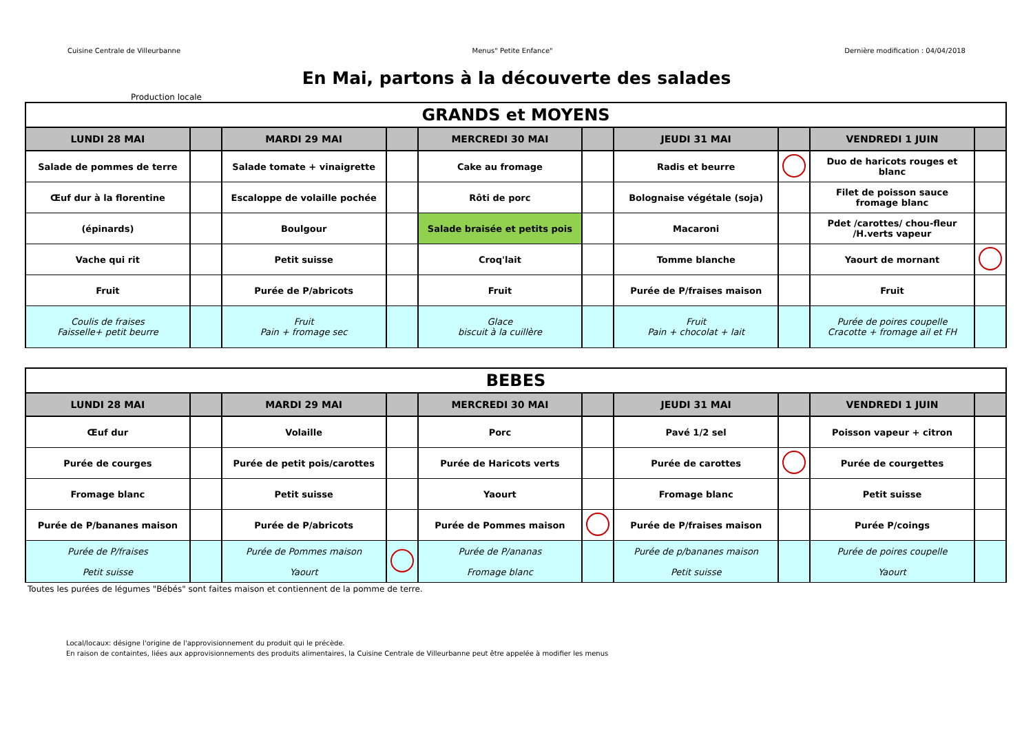Cuisine Centrale de Villeurbanne Menus" Petite Enfance" Dernière modification : 04/04/2018
En Mai, partons à la découverte des salades
Production locale
| GRANDS et MOYENS | | | | | | | | | |
| --- | --- | --- | --- | --- | --- | --- | --- | --- | --- |
| LUNDI 28 MAI | | MARDI 29 MAI | | MERCREDI 30 MAI | | JEUDI 31 MAI | | VENDREDI 1 JUIN | |
| Salade de pommes de terre | | Salade tomate + vinaigrette | | Cake au fromage | | Radis et beurre | | Duo de haricots rouges et blanc | |
| Œuf dur à la florentine | | Escaloppe de volaille pochée | | Rôti de porc | | Bolognaise végétale (soja) | | Filet de poisson sauce fromage blanc | |
| (épinards) | | Boulgour | | Salade braisée et petits pois | | Macaroni | | Pdet /carottes/ chou-fleur /H.verts vapeur | |
| Vache qui rit | | Petit suisse | | Croq'lait | | Tomme blanche | | Yaourt de mornant | |
| Fruit | | Purée de P/abricots | | Fruit | | Purée de P/fraises maison | | Fruit | |
| Coulis de fraises Faisselle+ petit beurre | | Fruit Pain + fromage sec | | Glace biscuit à la cuillère | | Fruit Pain + chocolat + lait | | Purée de poires coupelle Cracotte + fromage ail et FH | |
| BEBES | | | | | | | | | |
| --- | --- | --- | --- | --- | --- | --- | --- | --- | --- |
| LUNDI 28 MAI | | MARDI 29 MAI | | MERCREDI 30 MAI | | JEUDI 31 MAI | | VENDREDI 1 JUIN | |
| Œuf dur | | Volaille | | Porc | | Pavé 1/2 sel | | Poisson vapeur + citron | |
| Purée de courges | | Purée de petit pois/carottes | | Purée de Haricots verts | | Purée de carottes | | Purée de courgettes | |
| Fromage blanc | | Petit suisse | | Yaourt | | Fromage blanc | | Petit suisse | |
| Purée de P/bananes maison | | Purée de P/abricots | | Purée de Pommes maison | | Purée de P/fraises maison | | Purée P/coings | |
| Purée de P/fraises Petit suisse | | Purée de Pommes maison Yaourt | | Purée de P/ananas Fromage blanc | | Purée de p/bananes maison Petit suisse | | Purée de poires coupelle Yaourt | |
Toutes les purées de légumes "Bébés" sont faites maison et contiennent de la pomme de terre.
Local/locaux: désigne l'origine de l'approvisionnement du produit qui le précède.
En raison de containtes, liées aux approvisionnements des produits alimentaires, la Cuisine Centrale de Villeurbanne peut être appelée à modifier les menus